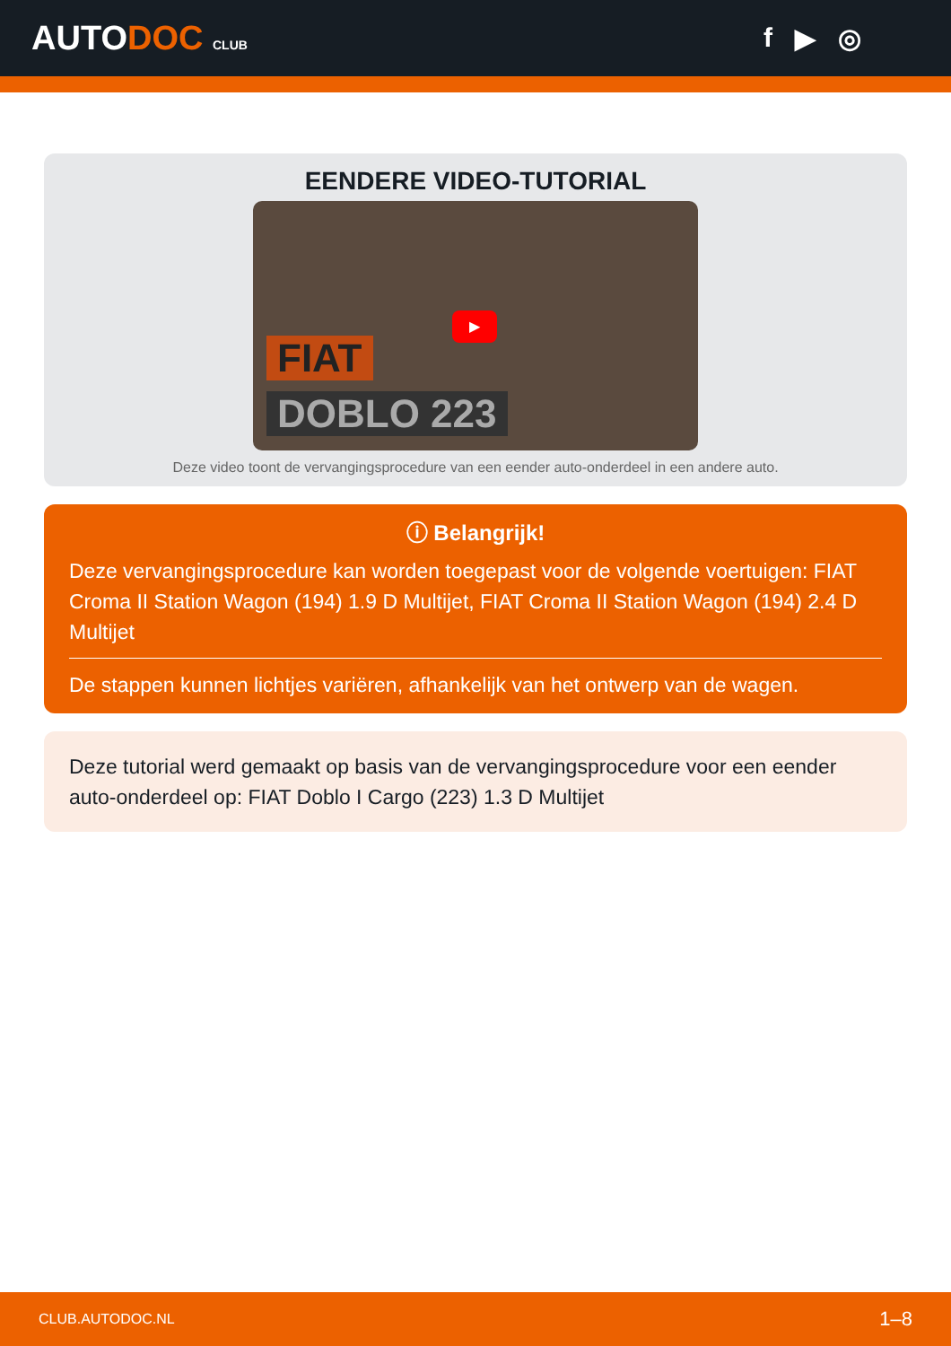AUTODOC CLUB
f ▶ ◎
EENDERE VIDEO-TUTORIAL
FIAT
DOBLO 223
▶
Deze video toont de vervangingsprocedure van een eender auto-onderdeel in een andere auto.
ⓘ Belangrijk!
Deze vervangingsprocedure kan worden toegepast voor de volgende voertuigen: FIAT Croma II Station Wagon (194) 1.9 D Multijet, FIAT Croma II Station Wagon (194) 2.4 D Multijet
De stappen kunnen lichtjes variëren, afhankelijk van het ontwerp van de wagen.
Deze tutorial werd gemaakt op basis van de vervangingsprocedure voor een eender auto-onderdeel op: FIAT Doblo I Cargo (223) 1.3 D Multijet
CLUB.AUTODOC.NL 1–8